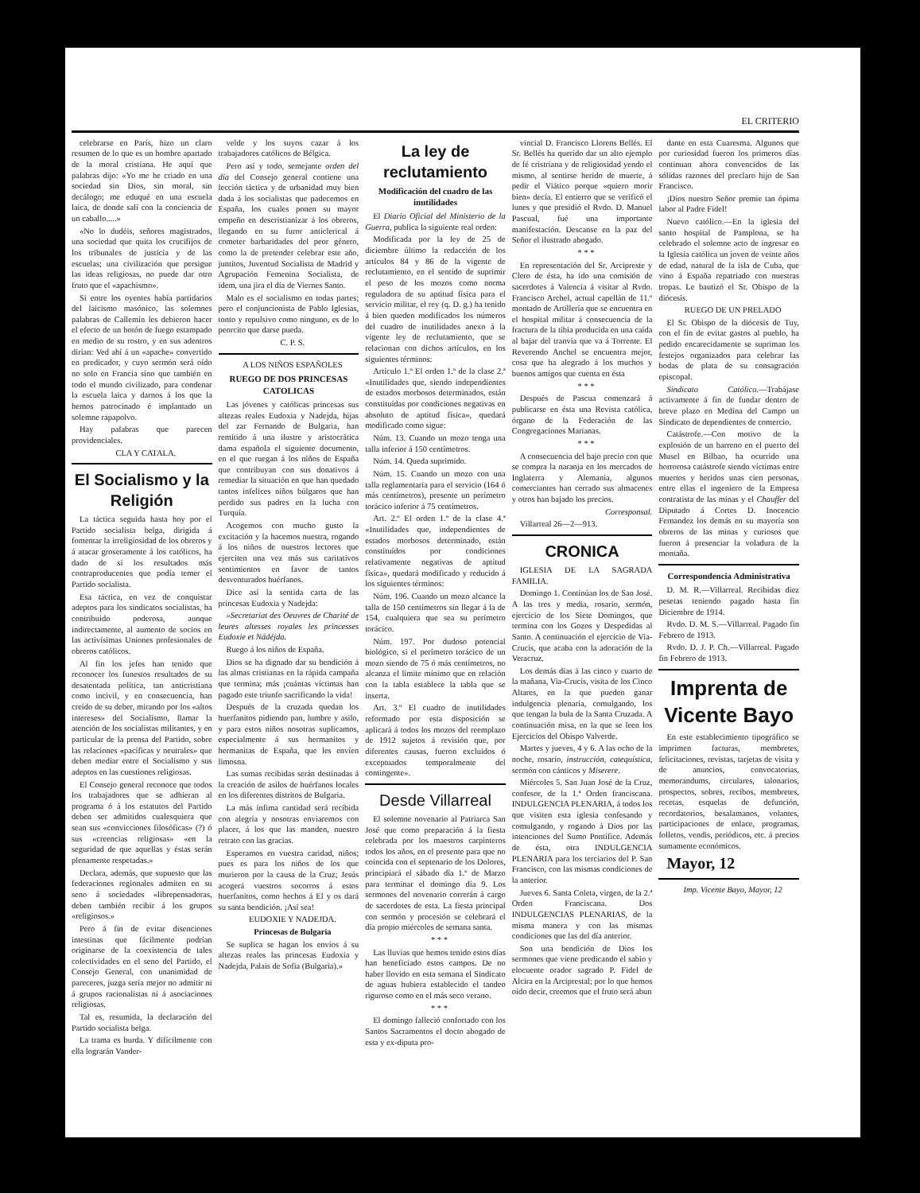EL CRITERIO
celebrarse en París, hizo un claro resumen de lo que es un hombre apartado de la moral cristiana. He aquí que palabras dijo: «Yo me he criado en una sociedad sin Dios, sin moral, sin decálogo; me eduqué en una escuela laica, de donde salí con la conciencia de un caballo.....»
«No lo dudéis, señores magistrados, una sociedad que quita los crucifijos de los tribunales de justicia y de las escuelas; una civilización que persigue las ideas religiosas, no puede dar otro fruto que el «apachismo».
Si entre los oyentes había partidarios del laicismo masónico, las solemnes palabras de Callemín les debieron hacer el efecto de un botón de fuego estampado en medio de su rostro, y en sus adentros dirían: Ved ahí á un «apache» convertido en predicador, y cuyo sermón será oído no solo en Francia sino que también en todo el mundo civilizado, para condenar la escuela laica y darnos á los que la hemos patrocinado é implantado un solemne rapapolvo.
Hay palabras que parecen providenciales.
CLA Y CATALA.
El Socialismo y la Religión
La táctica seguida hasta hoy por el Partido socialista belga, dirigida á fomentar la irreligiosidad de los obreros y á atacar groseramente á los católicos, ha dado de sí los resultados más contraproducentes que podía temer el Partido socialista.
Esa táctica, en vez de conquistar adeptos para los sindicatos socialistas, ha contribuido poderosa, aunque indirectamente, al aumento de socios en las activísimas Uniones profesionales de obreros católicos.
Al fin los jefes han tenido que reconocer los funestos resultados de su desatentada política, tan anticristiana como incivil, y en consecuencia, han creído de su deber, mirando por los «altos intereses» del Socialismo, llamar la atención de los socialistas militantes, y en particular de la prensa del Partido, sobre las relaciones «pacíficas y neutrales» que deben mediar entre el Socialismo y sus adeptos en las cuestiones religiosas.
El Consejo general reconoce que todos los trabajadores que se adhieran al programa ó á los estatutos del Partido deben ser admitidos cualesquiera que sean sus «convicciones filosóficas» (?) ó sus «creencias religiosas» «en la seguridad de que aquellas y éstas serán plenamente respetadas.»
Declara, además, que supuesto que las federaciones regionales admiten en su seno á sociedades «librepensadoras, deben también recibir á los grupos «religiosos.»
Pero á fin de evitar disenciones intestinas que fácilmente podrían originarse de la coexistencia de tales colectividades en el seno del Partido, el Consejo General, con unanimidad de pareceres, juzga sería mejor no admitir ni á grupos racionalistas ni á asociaciones religiosas.
Tal es, resumida, la declaración del Partido socialista belga.
La trama es burda. Y difícilmente con ella lograrán Vander-
velde y los suyos cazar á los trabajadores católicos de Bélgica.
Pero así y todo, semejante orden del día del Consejo general contiene una lección táctica y de urbanidad muy bien dada á los socialistas que padecemos en España, los cuales ponen su mayor empeño en descristianizar á los obreros, llegando en su furor anticlerical á cometer barbaridades del peor género, como la de pretender celebrar este año, juntitos, Juventud Socialista de Madrid y Agrupación Femenina Socialista, de idem, una jira el día de Viernes Santo.
Malo es el socialismo en todas partes; pero el conjuncionista de Pablo Iglesias, tonto y repulsivo como ninguno, es de lo peorcito que darse pueda.
C. P. S.
A LOS NIÑOS ESPAÑOLES
RUEGO DE DOS PRINCESAS CATOLICAS
Las jóvenes y católicas princesas sus altezas reales Eudoxia y Nadejda, hijas del zar Fernando de Bulgaria, han remitido á una ilustre y aristocrática dama española el siguiente documento, en el que ruegan á los niños de España que contribuyan con sus donativos á remediar la situación en que han quedado tantos infelices niños búlgaros que han perdido sus padres en la lucha con Turquía.
Acogemos con mucho gusto la excitación y la hacemos nuestra, rogando á los niños de nuestros lectores que ejerciten una vez más sus caritativos sentimientos en favor de tantos desventurados huérfanos.
Dice así la sentida carta de las princesas Eudoxia y Nadejda:
»Secretariat des Oeuvres de Charité de leures altesses royales les princesses Eudoxie et Nádéjda.
Ruego á los niños de España.
Dios se ha dignado dar su bendición á las almas cristianas en la rápida campaña que termina; más ¡cuántas víctimas han pagado este triunfo sacrificando la vida!
Después de la cruzada quedan los huerfanitos pidiendo pan, lumbre y asilo, y para estos niños nosotras suplicamos, especialmente á sus hermanitos y hermanitas de España, que les envíen limosna.
Las sumas recibidas serán destinadas á la creación de asilos de huérfanos locales en los diferentes distritos de Bulgaria.
La más ínfima cantidad será recibida con alegría y nosotras enviaremos con placer, á los que las manden, nuestro retrato con las gracias.
Esperamos en vuestra caridad, niños; pues es para los niños de los que murieron por la causa de la Cruz; Jesús acogerá vuestros socorros á estos huerfanitos, como hechos á El y os dará su santa bendición. ¡Así sea!
EUDOXIE Y NADEJDA.
Princesas de Bulgaria
Se suplica se hagan los envíos á su altezas reales las princesas Eudoxia y Nadejda, Palais de Sofia (Bulgaria).»
La ley de reclutamiento
Modificación del cuadro de las inutilidades
El Diario Oficial del Ministerio de la Guerra, publica la siguiente real orden:
Modificada por la ley de 25 de diciembre último la redacción de los artículos 84 y 86 de la vigente de reclutamiento, en el sentido de suprimir el peso de los mozos como norma reguladora de su aptitud física para el servicio militar, el rey (q. D. g.) ha tenido á bien queden modificados los números del cuadro de inutilidades anexo á la vigente ley de reclutamiento, que se relacionan con dichos artículos, en los siguientes términos:
Artículo 1.º El orden 1.º de la clase 2.ª «Inutilidades que, siendo independientes de estados morbosos determinados, están constituídas por condiciones negativas en absoluto de aptitud física», quedará modificado como sigue:
Núm. 13. Cuando un mozo tenga una talla inferior á 150 centímetros.
Núm. 14. Queda suprimido.
Núm. 15. Cuando un mozo con una talla reglamentaria para el servicio (164 ó más centímetros), presente un perímetro torácico inferior á 75 centímetros.
Art. 2.º El orden 1.º de la clase 4.ª «Inutilidades que, independientes de estados morbosos determinado, están constituídos por condiciones relativamente negativas de aptitud física», quedará modificado y reducido á los siguientes términos:
Núm. 196. Cuando un mozo alcance la talla de 150 centímetros sin llegar á la de 154, cualquiera que sea su perímetro torácico.
Núm. 197. Por dudoso potencial biológico, si el perímetro torácico de un mozo siendo de 75 ó más centímetros, no alcanza el límite mínimo que en relación con la tabla establece la tabla que se inserta.
Art. 3.º El cuadro de inutilidades reformado por esta disposición se aplicará á todos los mozos del reemplazo de 1912 sujetos á revisión que, por diferentes causas, fueron excluidos ó exceptuados temporalmente del contingente».
Desde Villarreal
El solemne novenario al Patriarca San José que como preparación á la fiesta celebrada por los maestros carpinteros todos los años, en el presente para que no coincida con el septenario de los Dolores, principiará el sábado día 1.º de Marzo para terminar el domingo día 9. Los sermones del novenario correrán á cargo de sacerdotes de esta. La fiesta principal con sermón y procesión se celebrará el día propio miércoles de semana santa.
* * *
Las lluvias que hemos tenido estos días han beneficiado estos campos. De no haber llovido en esta semana el Sindicato de aguas hubiera establecido el tandeo riguroso como en el más seco verano.
* * *
El domingo falleció confortado con los Santos Sacramentos el docto abogado de esta y ex-diputa pro-
vincial D. Francisco Llorens Bellés. El Sr. Bellés ha querido dar un alto ejemplo de fé cristriana y de religiosidad yendo el mismo, al sentirse herido de muerte, á pedir el Viático porque «quiero morir bien» decía. El entierro que se verificó el lunes y que presidió el Rvdo. D. Manuel Pascual, fué una importante manifestación. Descanse en la paz del Señor el ilustrado abogado.
* * *
En representación del Sr. Arcipreste y Clero de ésta, ha ido una comisión de sacerdotes á Valencia á visitar al Rvdo. Francisco Archel, actual capellán de 11.º montado de Artillería que se encuentra en el hospital militar á consecuencia de la fractura de la tibia producida en una caída al bajar del tranvía que va á Torrente. El Reverendo Anchel se encuentra mejor, cosa que ha alegrado á los muchos y buenos amigos que cuenta en ésta
* * *
Después de Pascua comenzará á publicarse en ésta una Revista católica, órgano de la Federación de las Congregaciones Marianas.
* * *
A consecuencia del bajo precio con que se compra la naranja en los mercados de Inglaterra y Alemania, algunos comerciantes han cerrado sus almacenes y otros han bajado los precios.
Corresponsal.
Villarreal 26—2—913.
CRONICA
IGLESIA DE LA SAGRADA FAMILIA.
Domingo 1. Continúan los de San José. A las tres y media, rosario, sermón, ejercicio de los Siete Domingos, que termina con los Gozos y Despedidas al Santo. A continuación el ejercicio de Via-Crucis, que acaba con la adoración de la Veracruz.
Los demás días á las cinco y cuarto de la mañana, Via-Crucis, visita de los Cinco Altares, en la que pueden ganar indulgencia plenaria, comulgando, los que tengan la bula de la Santa Cruzada. A continuación misa, en la que se leen los Ejercicios del Obispo Valverde.
Martes y jueves, 4 y 6. A las ocho de la noche, rosario, instrucción, catequística, sermón con cánticos y Miserere.
Miércoles 5. San Juan José de la Cruz, confesor, de la 1.ª Orden franciscana. INDULGENCIA PLENARIA, á todos los que visiten esta iglesia confesando y comulgando, y rogando á Dios por las intenciones del Sumo Pontífice. Además de ésta, otra INDULGENCIA PLENARIA para los terciarios del P. San Francisco, con las mismas condiciones de la anterior.
Jueves 6. Santa Coleta, virgen, de la 2.ª Orden Franciscana. Dos INDULGENCIAS PLENARIAS, de la misma manera y con las mismas condiciones que las del día anterior.
Son una bendición de Dios los sermones que viene predicando el sabio y elocuente orador sagrado P. Fidel de Alcira en la Arciprestal; por lo que hemos oido decir, creemos que el fruto será abun
dante en esta Cuaresma. Algunos que por curiosidad fueron los primeros días continuan ahora convencidos de las sólidas razones del preclaro hijo de San Francisco.
¡Dios nuestro Señor premie tan ópima labor al Padre Fidel!
Nuevo católico.—En la iglesia del santo hospital de Pamplona, se ha celebrado el solemne acto de ingresar en la Iglesia católica un joven de veinte años de edad, natural de la isla de Cuba, que vino á España repatriado con nuestras tropas. Le bautizó el Sr. Obispo de la diócesis.
RUEGO DE UN PRELADO
El Sr. Obispo de la diócesis de Tuy, con el fin de evitar gastos al pueblo, ha pedido encarecidamente se supriman los festejos organizados para celebrar las bodas de plata de su consagración episcopal.
Sindicato Católico.—Trabájase activamente á fin de fundar dentro de breve plazo en Medina del Campo un Sindicato de dependientes de comercio.
Catástrofe.—Con motivo de la explosión de un barreno en el puerto del Musel en Bilbao, ha ocurrido una horrorosa catástrofe siendo víctimas entre muertos y heridos unas cien personas, entre ellas el ingeniero de la Empresa contratista de las minas y el Chauffer del Diputado á Cortes D. Inocencio Fernandez los demás en su mayoría son obreros de las minas y curiosos que fueron á presenciar la voladura de la montaña.
Correspondencia Administrativa
D. M. R.—Villarreal. Recibidas diez pesetas teniendo pagado hasta fin Diciembre de 1914.
Rvdo. D. M. S.—Villarreal. Pagado fin Febrero de 1913.
Rvdo. D. J. P. Ch.—Villarreal. Pagado fin Febrero de 1913.
Imprenta de Vicente Bayo
En este establecimiento tipográfico se imprimen facturas, membretes, felicitaciones, revistas, tarjetas de visita y de anuncios, convocatorias, memorandums, circulares, talonarios, prospectos, sobres, recibos, membretes, recetas, esquelas de defunción, recordatorios, besalamanos, volantes, participaciones de enlace, programas, folletos, vendis, periódicos, etc. á precios sumamente económicos.
Mayor, 12
Imp. Vicente Bayo, Mayor, 12